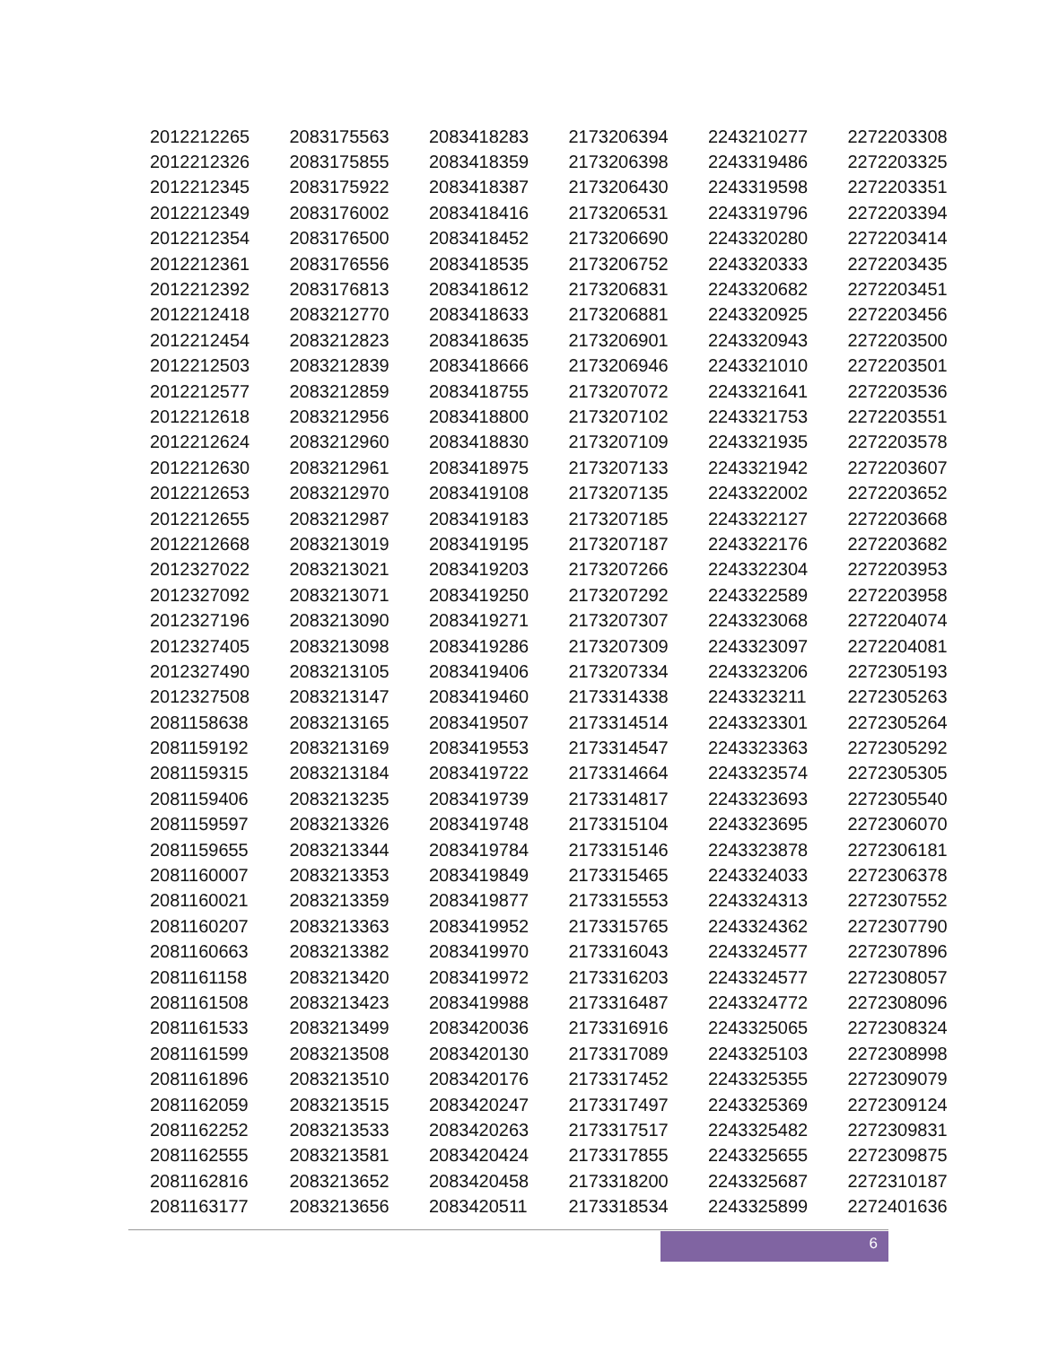| 2012212265 | 2083175563 | 2083418283 | 2173206394 | 2243210277 | 2272203308 |
| 2012212326 | 2083175855 | 2083418359 | 2173206398 | 2243319486 | 2272203325 |
| 2012212345 | 2083175922 | 2083418387 | 2173206430 | 2243319598 | 2272203351 |
| 2012212349 | 2083176002 | 2083418416 | 2173206531 | 2243319796 | 2272203394 |
| 2012212354 | 2083176500 | 2083418452 | 2173206690 | 2243320280 | 2272203414 |
| 2012212361 | 2083176556 | 2083418535 | 2173206752 | 2243320333 | 2272203435 |
| 2012212392 | 2083176813 | 2083418612 | 2173206831 | 2243320682 | 2272203451 |
| 2012212418 | 2083212770 | 2083418633 | 2173206881 | 2243320925 | 2272203456 |
| 2012212454 | 2083212823 | 2083418635 | 2173206901 | 2243320943 | 2272203500 |
| 2012212503 | 2083212839 | 2083418666 | 2173206946 | 2243321010 | 2272203501 |
| 2012212577 | 2083212859 | 2083418755 | 2173207072 | 2243321641 | 2272203536 |
| 2012212618 | 2083212956 | 2083418800 | 2173207102 | 2243321753 | 2272203551 |
| 2012212624 | 2083212960 | 2083418830 | 2173207109 | 2243321935 | 2272203578 |
| 2012212630 | 2083212961 | 2083418975 | 2173207133 | 2243321942 | 2272203607 |
| 2012212653 | 2083212970 | 2083419108 | 2173207135 | 2243322002 | 2272203652 |
| 2012212655 | 2083212987 | 2083419183 | 2173207185 | 2243322127 | 2272203668 |
| 2012212668 | 2083213019 | 2083419195 | 2173207187 | 2243322176 | 2272203682 |
| 2012327022 | 2083213021 | 2083419203 | 2173207266 | 2243322304 | 2272203953 |
| 2012327092 | 2083213071 | 2083419250 | 2173207292 | 2243322589 | 2272203958 |
| 2012327196 | 2083213090 | 2083419271 | 2173207307 | 2243323068 | 2272204074 |
| 2012327405 | 2083213098 | 2083419286 | 2173207309 | 2243323097 | 2272204081 |
| 2012327490 | 2083213105 | 2083419406 | 2173207334 | 2243323206 | 2272305193 |
| 2012327508 | 2083213147 | 2083419460 | 2173314338 | 2243323211 | 2272305263 |
| 2081158638 | 2083213165 | 2083419507 | 2173314514 | 2243323301 | 2272305264 |
| 2081159192 | 2083213169 | 2083419553 | 2173314547 | 2243323363 | 2272305292 |
| 2081159315 | 2083213184 | 2083419722 | 2173314664 | 2243323574 | 2272305305 |
| 2081159406 | 2083213235 | 2083419739 | 2173314817 | 2243323693 | 2272305540 |
| 2081159597 | 2083213326 | 2083419748 | 2173315104 | 2243323695 | 2272306070 |
| 2081159655 | 2083213344 | 2083419784 | 2173315146 | 2243323878 | 2272306181 |
| 2081160007 | 2083213353 | 2083419849 | 2173315465 | 2243324033 | 2272306378 |
| 2081160021 | 2083213359 | 2083419877 | 2173315553 | 2243324313 | 2272307552 |
| 2081160207 | 2083213363 | 2083419952 | 2173315765 | 2243324362 | 2272307790 |
| 2081160663 | 2083213382 | 2083419970 | 2173316043 | 2243324577 | 2272307896 |
| 2081161158 | 2083213420 | 2083419972 | 2173316203 | 2243324577 | 2272308057 |
| 2081161508 | 2083213423 | 2083419988 | 2173316487 | 2243324772 | 2272308096 |
| 2081161533 | 2083213499 | 2083420036 | 2173316916 | 2243325065 | 2272308324 |
| 2081161599 | 2083213508 | 2083420130 | 2173317089 | 2243325103 | 2272308998 |
| 2081161896 | 2083213510 | 2083420176 | 2173317452 | 2243325355 | 2272309079 |
| 2081162059 | 2083213515 | 2083420247 | 2173317497 | 2243325369 | 2272309124 |
| 2081162252 | 2083213533 | 2083420263 | 2173317517 | 2243325482 | 2272309831 |
| 2081162555 | 2083213581 | 2083420424 | 2173317855 | 2243325655 | 2272309875 |
| 2081162816 | 2083213652 | 2083420458 | 2173318200 | 2243325687 | 2272310187 |
| 2081163177 | 2083213656 | 2083420511 | 2173318534 | 2243325899 | 2272401636 |
6